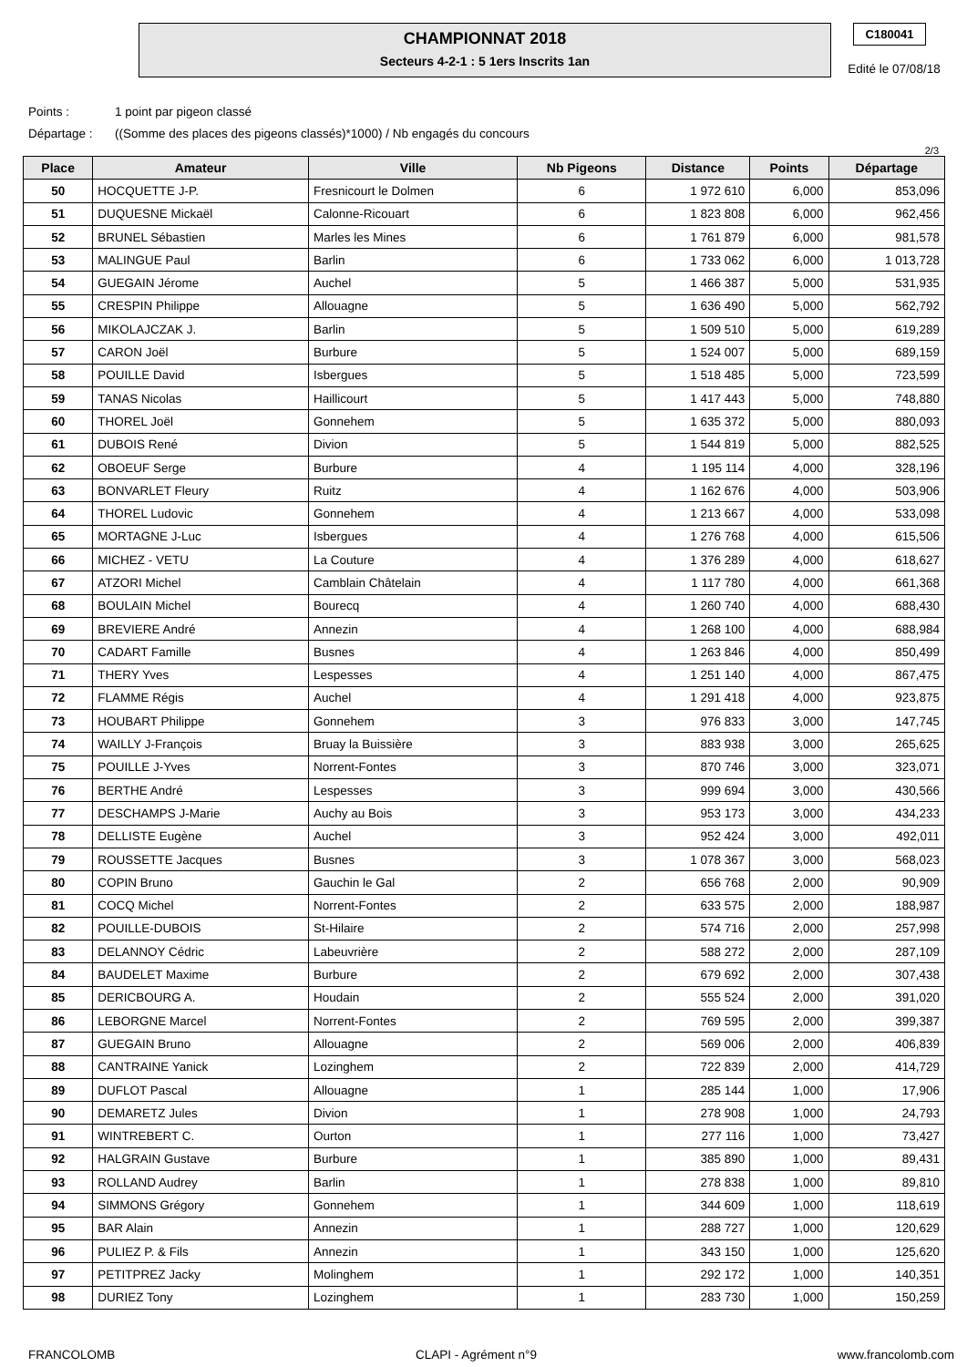CHAMPIONNAT 2018
Secteurs 4-2-1 : 5 1ers Inscrits 1an
C180041
Edité le 07/08/18
Points : 1 point par pigeon classé
Départage : ((Somme des places des pigeons classés)*1000) / Nb engagés du concours
2/3
| Place | Amateur | Ville | Nb Pigeons | Distance | Points | Départage |
| --- | --- | --- | --- | --- | --- | --- |
| 50 | HOCQUETTE J-P. | Fresnicourt le Dolmen | 6 | 1 972 610 | 6,000 | 853,096 |
| 51 | DUQUESNE Mickaël | Calonne-Ricouart | 6 | 1 823 808 | 6,000 | 962,456 |
| 52 | BRUNEL Sébastien | Marles les Mines | 6 | 1 761 879 | 6,000 | 981,578 |
| 53 | MALINGUE Paul | Barlin | 6 | 1 733 062 | 6,000 | 1 013,728 |
| 54 | GUEGAIN Jérome | Auchel | 5 | 1 466 387 | 5,000 | 531,935 |
| 55 | CRESPIN Philippe | Allouagne | 5 | 1 636 490 | 5,000 | 562,792 |
| 56 | MIKOLAJCZAK J. | Barlin | 5 | 1 509 510 | 5,000 | 619,289 |
| 57 | CARON Joël | Burbure | 5 | 1 524 007 | 5,000 | 689,159 |
| 58 | POUILLE David | Isbergues | 5 | 1 518 485 | 5,000 | 723,599 |
| 59 | TANAS Nicolas | Haillicourt | 5 | 1 417 443 | 5,000 | 748,880 |
| 60 | THOREL Joël | Gonnehem | 5 | 1 635 372 | 5,000 | 880,093 |
| 61 | DUBOIS René | Divion | 5 | 1 544 819 | 5,000 | 882,525 |
| 62 | OBOEUF Serge | Burbure | 4 | 1 195 114 | 4,000 | 328,196 |
| 63 | BONVARLET Fleury | Ruitz | 4 | 1 162 676 | 4,000 | 503,906 |
| 64 | THOREL Ludovic | Gonnehem | 4 | 1 213 667 | 4,000 | 533,098 |
| 65 | MORTAGNE J-Luc | Isbergues | 4 | 1 276 768 | 4,000 | 615,506 |
| 66 | MICHEZ - VETU | La Couture | 4 | 1 376 289 | 4,000 | 618,627 |
| 67 | ATZORI Michel | Camblain Châtelain | 4 | 1 117 780 | 4,000 | 661,368 |
| 68 | BOULAIN Michel | Bourecq | 4 | 1 260 740 | 4,000 | 688,430 |
| 69 | BREVIERE André | Annezin | 4 | 1 268 100 | 4,000 | 688,984 |
| 70 | CADART Famille | Busnes | 4 | 1 263 846 | 4,000 | 850,499 |
| 71 | THERY Yves | Lespesses | 4 | 1 251 140 | 4,000 | 867,475 |
| 72 | FLAMME Régis | Auchel | 4 | 1 291 418 | 4,000 | 923,875 |
| 73 | HOUBART Philippe | Gonnehem | 3 | 976 833 | 3,000 | 147,745 |
| 74 | WAILLY J-François | Bruay la Buissière | 3 | 883 938 | 3,000 | 265,625 |
| 75 | POUILLE J-Yves | Norrent-Fontes | 3 | 870 746 | 3,000 | 323,071 |
| 76 | BERTHE André | Lespesses | 3 | 999 694 | 3,000 | 430,566 |
| 77 | DESCHAMPS J-Marie | Auchy au Bois | 3 | 953 173 | 3,000 | 434,233 |
| 78 | DELLISTE Eugène | Auchel | 3 | 952 424 | 3,000 | 492,011 |
| 79 | ROUSSETTE Jacques | Busnes | 3 | 1 078 367 | 3,000 | 568,023 |
| 80 | COPIN Bruno | Gauchin le Gal | 2 | 656 768 | 2,000 | 90,909 |
| 81 | COCQ Michel | Norrent-Fontes | 2 | 633 575 | 2,000 | 188,987 |
| 82 | POUILLE-DUBOIS | St-Hilaire | 2 | 574 716 | 2,000 | 257,998 |
| 83 | DELANNOY Cédric | Labeuvrière | 2 | 588 272 | 2,000 | 287,109 |
| 84 | BAUDELET Maxime | Burbure | 2 | 679 692 | 2,000 | 307,438 |
| 85 | DERICBOURG A. | Houdain | 2 | 555 524 | 2,000 | 391,020 |
| 86 | LEBORGNE Marcel | Norrent-Fontes | 2 | 769 595 | 2,000 | 399,387 |
| 87 | GUEGAIN Bruno | Allouagne | 2 | 569 006 | 2,000 | 406,839 |
| 88 | CANTRAINE Yanick | Lozinghem | 2 | 722 839 | 2,000 | 414,729 |
| 89 | DUFLOT Pascal | Allouagne | 1 | 285 144 | 1,000 | 17,906 |
| 90 | DEMARETZ Jules | Divion | 1 | 278 908 | 1,000 | 24,793 |
| 91 | WINTREBERT C. | Ourton | 1 | 277 116 | 1,000 | 73,427 |
| 92 | HALGRAIN Gustave | Burbure | 1 | 385 890 | 1,000 | 89,431 |
| 93 | ROLLAND Audrey | Barlin | 1 | 278 838 | 1,000 | 89,810 |
| 94 | SIMMONS Grégory | Gonnehem | 1 | 344 609 | 1,000 | 118,619 |
| 95 | BAR Alain | Annezin | 1 | 288 727 | 1,000 | 120,629 |
| 96 | PULIEZ P. & Fils | Annezin | 1 | 343 150 | 1,000 | 125,620 |
| 97 | PETITPREZ Jacky | Molinghem | 1 | 292 172 | 1,000 | 140,351 |
| 98 | DURIEZ Tony | Lozinghem | 1 | 283 730 | 1,000 | 150,259 |
FRANCOLOMB CLAPI - Agrément n°9 www.francolomb.com